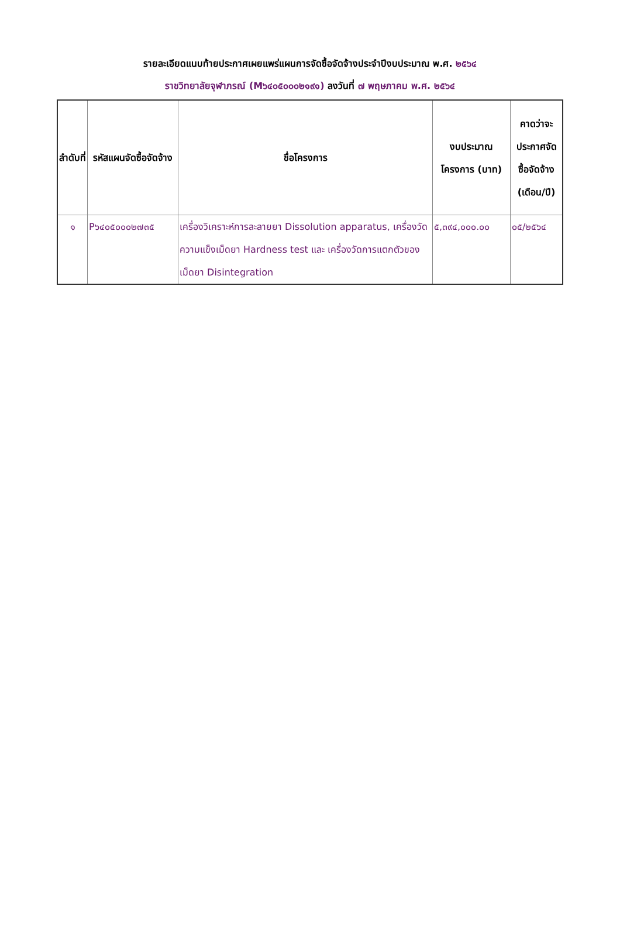รายละเอียดแนบท้ายประกาศเผยแพร่แผนการจัดซื้อจัดจ้างประจำปีงบประมาณ พ.ศ. ๒๕๖๔
ราชวิทยาลัยจุฬาภรณ์ (M๖๔๐๕๐๐๐๒๑๙๑) ลงวันที่ ๗ พฤษภาคม พ.ศ. ๒๕๖๔
| ลำดับที่ | รหัสแผนจัดซื้อจัดจ้าง | ชื่อโครงการ | งบประมาณโครงการ (บาท) | คาดว่าจะประกาศจัดซื้อจัดจ้าง (เดือน/ปี) |
| --- | --- | --- | --- | --- |
| ๑ | P๖๔๐๕๐๐๐๒๗๓๕ | เครื่องวิเคราะห์การละลายยา Dissolution apparatus, เครื่องวัดความแข็งเม็ดยา Hardness test และ เครื่องวัดการแตกตัวของเม็ดยา Disintegration | ๕,๓๙๔,๐๐๐.๐๐ | ๐๕/๒๕๖๔ |